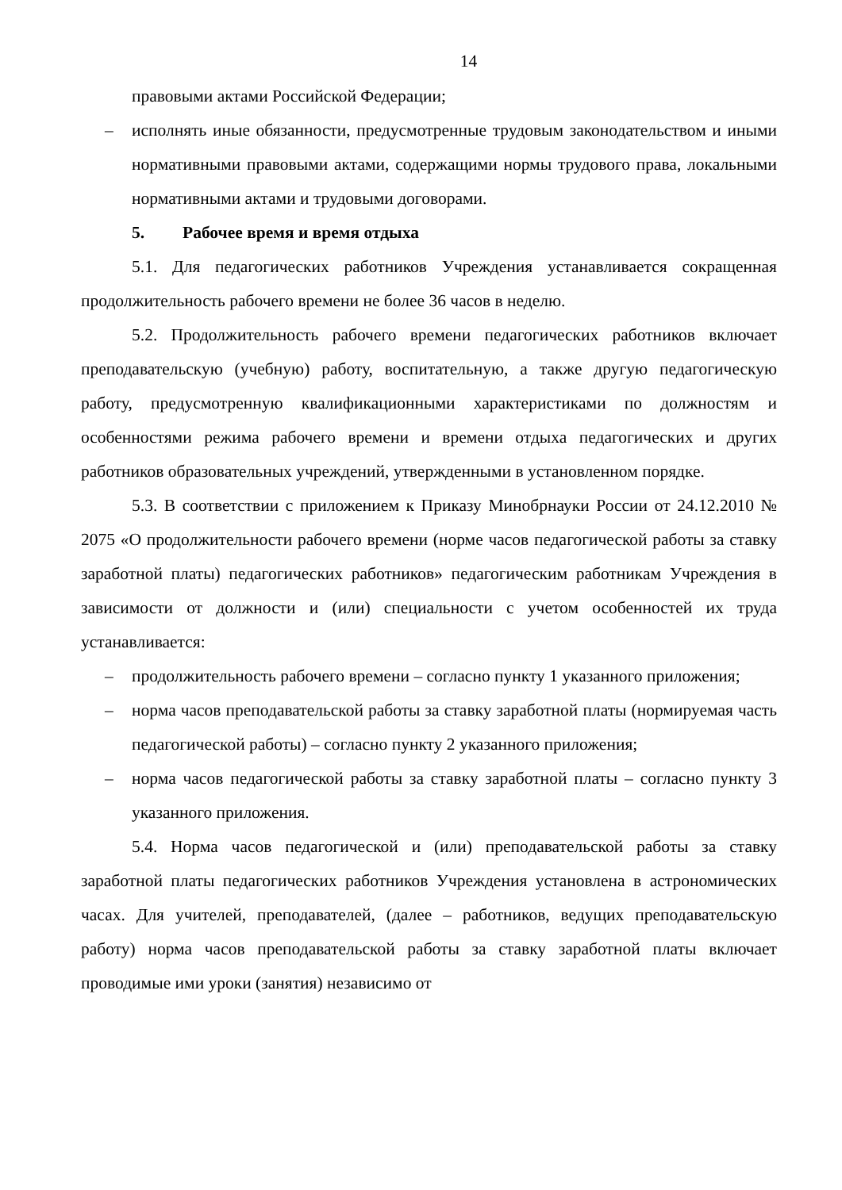14
правовыми актами Российской Федерации;
– исполнять иные обязанности, предусмотренные трудовым законодательством и иными нормативными правовыми актами, содержащими нормы трудового права, локальными нормативными актами и трудовыми договорами.
5. Рабочее время и время отдыха
5.1. Для педагогических работников Учреждения устанавливается сокращенная продолжительность рабочего времени не более 36 часов в неделю.
5.2. Продолжительность рабочего времени педагогических работников включает преподавательскую (учебную) работу, воспитательную, а также другую педагогическую работу, предусмотренную квалификационными характеристиками по должностям и особенностями режима рабочего времени и времени отдыха педагогических и других работников образовательных учреждений, утвержденными в установленном порядке.
5.3. В соответствии с приложением к Приказу Минобрнауки России от 24.12.2010 № 2075 «О продолжительности рабочего времени (норме часов педагогической работы за ставку заработной платы) педагогических работников» педагогическим работникам Учреждения в зависимости от должности и (или) специальности с учетом особенностей их труда устанавливается:
– продолжительность рабочего времени – согласно пункту 1 указанного приложения;
– норма часов преподавательской работы за ставку заработной платы (нормируемая часть педагогической работы) – согласно пункту 2 указанного приложения;
– норма часов педагогической работы за ставку заработной платы – согласно пункту 3 указанного приложения.
5.4. Норма часов педагогической и (или) преподавательской работы за ставку заработной платы педагогических работников Учреждения установлена в астрономических часах. Для учителей, преподавателей, (далее – работников, ведущих преподавательскую работу) норма часов преподавательской работы за ставку заработной платы включает проводимые ими уроки (занятия) независимо от